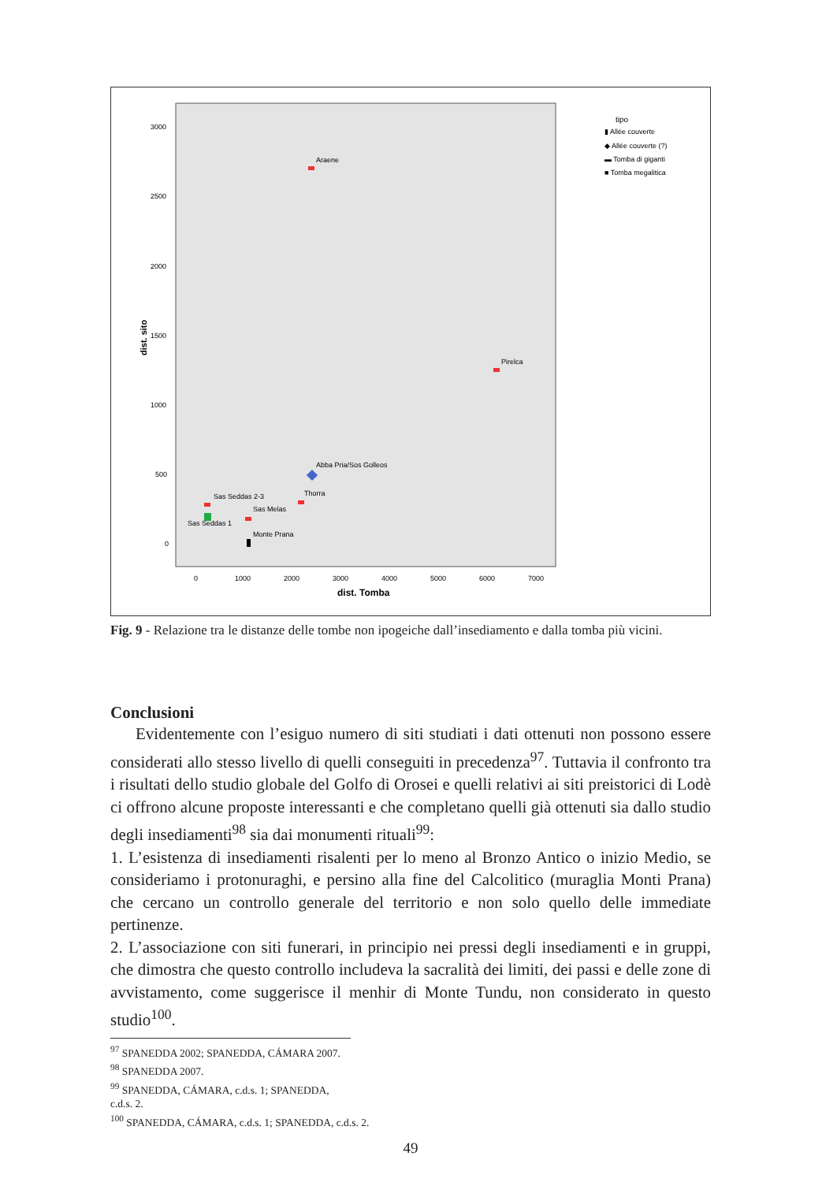3000
2500
2000
1500
1000
500
0
dist. sito
0
1000
2000
3000
4000
5000
6000
7000
dist. Tomba
Araene
Pirelca
Abba Pria/Sos Golleos
Thorra
Sas Seddas 2-3
Sas Melas
Sas Seddas 1
Monte Prana
tipo
▮ Allée couverte
◆ Allée couverte (?)
▬ Tomba di giganti
■ Tomba megalitica
Fig. 9 - Relazione tra le distanze delle tombe non ipogeiche dall’insediamento e dalla tomba più vicini.
Conclusioni
Evidentemente con l’esiguo numero di siti studiati i dati ottenuti non possono essere considerati allo stesso livello di quelli conseguiti in precedenza<sup>97</sup>. Tuttavia il confronto tra i risultati dello studio globale del Golfo di Orosei e quelli relativi ai siti preistorici di Lodè ci offrono alcune proposte interessanti e che completano quelli già ottenuti sia dallo studio degli insediamenti<sup>98</sup> sia dai monumenti rituali<sup>99</sup>:
1. L’esistenza di insediamenti risalenti per lo meno al Bronzo Antico o inizio Medio, se consideriamo i protonuraghi, e persino alla fine del Calcolitico (muraglia Monti Prana) che cercano un controllo generale del territorio e non solo quello delle immediate pertinenze.
2. L’associazione con siti funerari, in principio nei pressi degli insediamenti e in gruppi, che dimostra che questo controllo includeva la sacralità dei limiti, dei passi e delle zone di avvistamento, come suggerisce il menhir di Monte Tundu, non considerato in questo studio<sup>100</sup>.
<sup>97</sup> SPANEDDA 2002; SPANEDDA, CÁMARA 2007.
<sup>98</sup> SPANEDDA 2007.
<sup>99</sup> SPANEDDA, CÁMARA, c.d.s. 1; SPANEDDA, c.d.s. 2.
<sup>100</sup> SPANEDDA, CÁMARA, c.d.s. 1; SPANEDDA, c.d.s. 2.
49